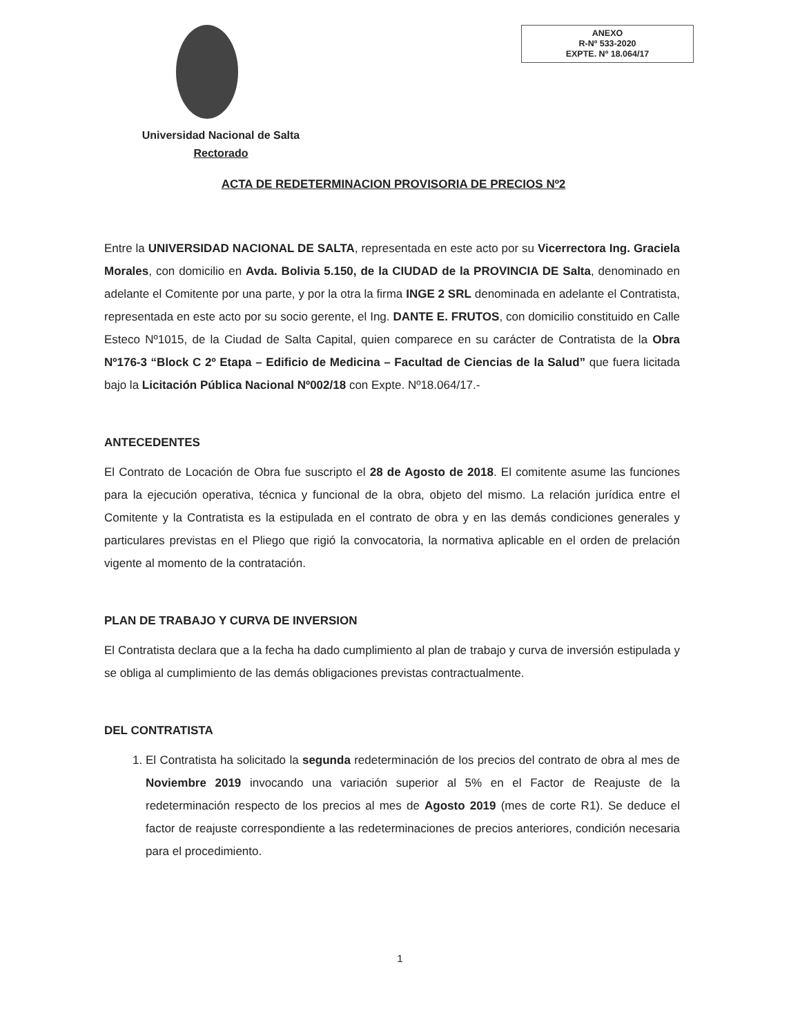ANEXO
R-Nº 533-2020
EXPTE. Nº 18.064/17
Universidad Nacional de Salta
Rectorado
ACTA DE REDETERMINACION PROVISORIA DE PRECIOS Nº2
Entre la UNIVERSIDAD NACIONAL DE SALTA, representada en este acto por su Vicerrectora Ing. Graciela Morales, con domicilio en Avda. Bolivia 5.150, de la CIUDAD de la PROVINCIA DE Salta, denominado en adelante el Comitente por una parte, y por la otra la firma INGE 2 SRL denominada en adelante el Contratista, representada en este acto por su socio gerente, el Ing. DANTE E. FRUTOS, con domicilio constituido en Calle Esteco Nº1015, de la Ciudad de Salta Capital, quien comparece en su carácter de Contratista de la Obra Nº176-3 “Block C 2º Etapa – Edificio de Medicina – Facultad de Ciencias de la Salud” que fuera licitada bajo la Licitación Pública Nacional Nº002/18 con Expte. Nº18.064/17.-
ANTECEDENTES
El Contrato de Locación de Obra fue suscripto el 28 de Agosto de 2018. El comitente asume las funciones para la ejecución operativa, técnica y funcional de la obra, objeto del mismo. La relación jurídica entre el Comitente y la Contratista es la estipulada en el contrato de obra y en las demás condiciones generales y particulares previstas en el Pliego que rigió la convocatoria, la normativa aplicable en el orden de prelación vigente al momento de la contratación.
PLAN DE TRABAJO Y CURVA DE INVERSION
El Contratista declara que a la fecha ha dado cumplimiento al plan de trabajo y curva de inversión estipulada y se obliga al cumplimiento de las demás obligaciones previstas contractualmente.
DEL CONTRATISTA
1. El Contratista ha solicitado la segunda redeterminación de los precios del contrato de obra al mes de Noviembre 2019 invocando una variación superior al 5% en el Factor de Reajuste de la redeterminación respecto de los precios al mes de Agosto 2019 (mes de corte R1). Se deduce el factor de reajuste correspondiente a las redeterminaciones de precios anteriores, condición necesaria para el procedimiento.
1